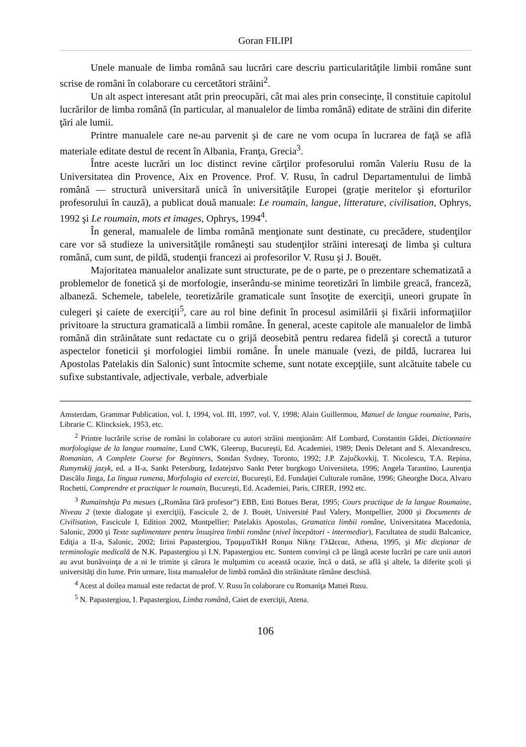Goran FILIPI
Unele manuale de limba română sau lucrări care descriu particularităţile limbii române sunt scrise de români în colaborare cu cercetători străini<sup>2</sup>.
Un alt aspect interesant atât prin preocupări, cât mai ales prin consecinţe, îl constituie capitolul lucrărilor de limba română (în particular, al manualelor de limba română) editate de străini din diferite ţări ale lumii.
Printre manualele care ne-au parvenit şi de care ne vom ocupa în lucrarea de faţă se află materiale editate destul de recent în Albania, Franţa, Grecia<sup>3</sup>.
Între aceste lucrări un loc distinct revine cărţilor profesorului român Valeriu Rusu de la Universitatea din Provence, Aix en Provence. Prof. V. Rusu, în cadrul Departamentului de limbă română — structură universitară unică în universităţile Europei (graţie meritelor şi eforturilor profesorului în cauză), a publicat două manuale: Le roumain, langue, litterature, civilisation, Ophrys, 1992 şi Le roumain, mots et images, Ophrys, 1994<sup>4</sup>.
În general, manualele de limba română menţionate sunt destinate, cu precădere, studenţilor care vor să studieze la universităţile româneşti sau studenţilor străini interesaţi de limba şi cultura română, cum sunt, de pildă, studenţii francezi ai profesorilor V. Rusu şi J. Bouët.
Majoritatea manualelor analizate sunt structurate, pe de o parte, pe o prezentare schematizată a problemelor de fonetică şi de morfologie, inserându-se minime teoretizări în limbile greacă, franceză, albaneză. Schemele, tabelele, teoretizările gramaticale sunt însoţite de exerciţii, uneori grupate în culegeri şi caiete de exerciţii<sup>5</sup>, care au rol bine definit în procesul asimilării şi fixării informaţiilor privitoare la structura gramaticală a limbii române. În general, aceste capitole ale manualelor de limbă română din străinătate sunt redactate cu o grijă deosebită pentru redarea fidelă şi corectă a tuturor aspectelor foneticii şi morfologiei limbii române. În unele manuale (vezi, de pildă, lucrarea lui Apostolas Patelakis din Salonic) sunt întocmite scheme, sunt notate excepţiile, sunt alcătuite tabele cu sufixe substantivale, adjectivale, verbale, adverbiale
Amsterdam, Grammar Publication, vol. I, 1994, vol. III, 1997, vol. V, 1998; Alain Guillermou, Manuel de langue roumaine, Paris, Librarie C. Klincksiek, 1953, etc.
<sup>2</sup> Printre lucrările scrise de români în colaborare cu autori străini menţionăm: Alf Lombard, Constantin Gâdei, Dictionnaire morfologique de la langue roumaine, Lund CWK, Gleerup, Bucureşti, Ed. Academiei, 1989; Denis Deletant and S. Alexandrescu, Romanian, A Complete Course for Beginners, Sondan Sydney, Toronto, 1992; J.P. Zajučkovkij, T. Nicolescu, T.A. Repina, Rumynskij jazyk, ed. a II-a, Sankt Petersburg, Izdatejstvo Sankt Peter burgkogo Universiteta, 1996; Angela Tarantino, Laurenţia Dascălu Jinga, La lingua rumena, Morfologia ed exercizi, Bucureşti, Ed. Fundaţiei Culturale române, 1996; Gheorghe Doca, Alvaro Rochetti, Comprendre et practiquer le roumain, Bucureşti, Ed. Academiei, Paris, CIRER, 1992 etc.
<sup>3</sup> Rumainshtja Pa mesues („Româna fără profesor”) EBB, Enti Botues Berat, 1995; Cours practique de la langue Roumaine, Niveau 2 (texte dialogate şi exerciţii), Fascicule 2, de J. Bouët, Université Paul Valery, Montpellier, 2000 şi Documents de Civilisation, Fascicule I, Edition 2002, Montpellier; Patelakis Apostolas, Gramatica limbii române, Universitatea Macedonia, Salonic, 2000 şi Texte suplimentare pentru însuşirea limbii române (nivel începători - intermediar), Facultatea de studii Balcanice, Ediţia a II-a, Salonic, 2002; Iirini Papastergiou, ΤραμμαΤikΗ Rοnμα Nikηε ΓλΩεεαε, Athena, 1995, şi Mic dicţionar de terminologie medicală de N.K. Papastergiou şi I.N. Papastergiou etc. Suntem convinşi că pe lângă aceste lucrări pe care unii autori au avut bunăvoinţa de a ni le trimite şi cărora le mulţumim cu această ocazie, încă o dată, se află şi altele, la diferite şcoli şi universităţi din lume. Prin urmare, lista manualelor de limbă română din străinătate rămâne deschisă.
<sup>4</sup> Acest al doilea manual este redactat de prof. V. Rusu în colaborare cu Romaniţa Mattei Rusu.
<sup>5</sup> N. Papastergiou, I. Papastergiou, Limba română, Caiet de exerciţii, Atena.
106